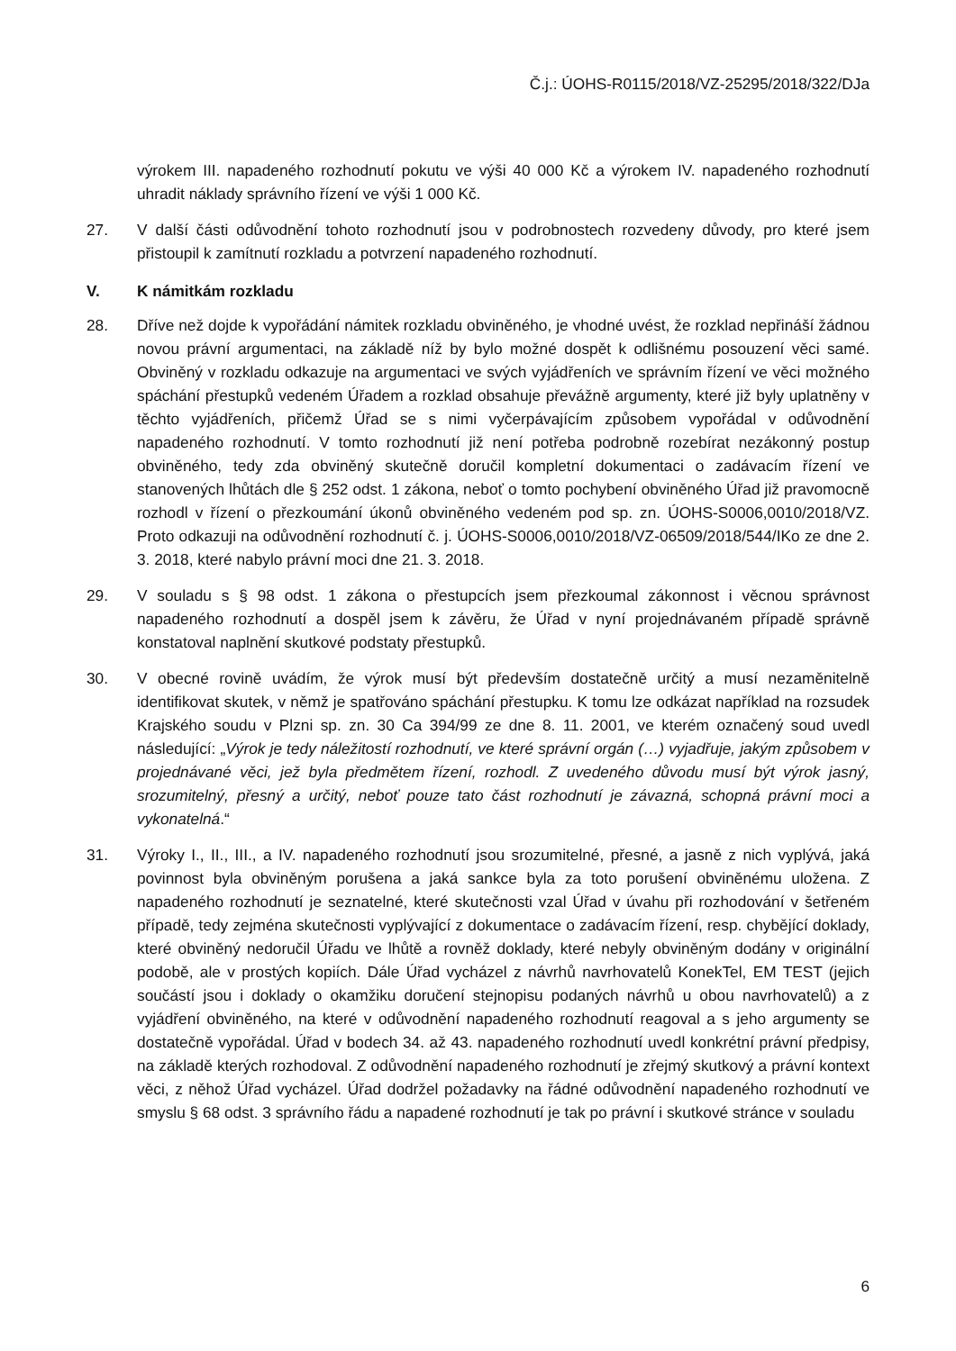Č.j.: ÚOHS-R0115/2018/VZ-25295/2018/322/DJa
výrokem III. napadeného rozhodnutí pokutu ve výši 40 000 Kč a výrokem IV. napadeného rozhodnutí uhradit náklady správního řízení ve výši 1 000 Kč.
27. V další části odůvodnění tohoto rozhodnutí jsou v podrobnostech rozvedeny důvody, pro které jsem přistoupil k zamítnutí rozkladu a potvrzení napadeného rozhodnutí.
V. K námitkám rozkladu
28. Dříve než dojde k vypořádání námitek rozkladu obviněného, je vhodné uvést, že rozklad nepřináší žádnou novou právní argumentaci, na základě níž by bylo možné dospět k odlišnému posouzení věci samé. Obviněný v rozkladu odkazuje na argumentaci ve svých vyjádřeních ve správním řízení ve věci možného spáchání přestupků vedeném Úřadem a rozklad obsahuje převážně argumenty, které již byly uplatněny v těchto vyjádřeních, přičemž Úřad se s nimi vyčerpávajícím způsobem vypořádal v odůvodnění napadeného rozhodnutí. V tomto rozhodnutí již není potřeba podrobně rozebírat nezákonný postup obviněného, tedy zda obviněný skutečně doručil kompletní dokumentaci o zadávacím řízení ve stanovených lhůtách dle § 252 odst. 1 zákona, neboť o tomto pochybení obviněného Úřad již pravomocně rozhodl v řízení o přezkoumání úkonů obviněného vedeném pod sp. zn. ÚOHS-S0006,0010/2018/VZ. Proto odkazuji na odůvodnění rozhodnutí č. j. ÚOHS-S0006,0010/2018/VZ-06509/2018/544/IKo ze dne 2. 3. 2018, které nabylo právní moci dne 21. 3. 2018.
29. V souladu s § 98 odst. 1 zákona o přestupcích jsem přezkoumal zákonnost i věcnou správnost napadeného rozhodnutí a dospěl jsem k závěru, že Úřad v nyní projednávaném případě správně konstatoval naplnění skutkové podstaty přestupků.
30. V obecné rovině uvádím, že výrok musí být především dostatečně určitý a musí nezaměnitelně identifikovat skutek, v němž je spatřováno spáchání přestupku. K tomu lze odkázat například na rozsudek Krajského soudu v Plzni sp. zn. 30 Ca 394/99 ze dne 8. 11. 2001, ve kterém označený soud uvedl následující: „Výrok je tedy náležitostí rozhodnutí, ve které správní orgán (…) vyjadřuje, jakým způsobem v projednávané věci, jež byla předmětem řízení, rozhodl. Z uvedeného důvodu musí být výrok jasný, srozumitelný, přesný a určitý, neboť pouze tato část rozhodnutí je závazná, schopná právní moci a vykonatelná.“
31. Výroky I., II., III., a IV. napadeného rozhodnutí jsou srozumitelné, přesné, a jasně z nich vyplývá, jaká povinnost byla obviněným porušena a jaká sankce byla za toto porušení obviněnému uložena. Z napadeného rozhodnutí je seznatelné, které skutečnosti vzal Úřad v úvahu při rozhodování v šetřeném případě, tedy zejména skutečnosti vyplývající z dokumentace o zadávacím řízení, resp. chybějící doklady, které obviněný nedoručil Úřadu ve lhůtě a rovněž doklady, které nebyly obviněným dodány v originální podobě, ale v prostých kopiích. Dále Úřad vycházel z návrhů navrhovatelů KonekTel, EM TEST (jejich součástí jsou i doklady o okamžiku doručení stejnopisu podaných návrhů u obou navrhovatelů) a z vyjádření obviněného, na které v odůvodnění napadeného rozhodnutí reagoval a s jeho argumenty se dostatečně vypořádal. Úřad v bodech 34. až 43. napadeného rozhodnutí uvedl konkrétní právní předpisy, na základě kterých rozhodoval. Z odůvodnění napadeného rozhodnutí je zřejmý skutkový a právní kontext věci, z něhož Úřad vycházel. Úřad dodržel požadavky na řádné odůvodnění napadeného rozhodnutí ve smyslu § 68 odst. 3 správního řádu a napadené rozhodnutí je tak po právní i skutkové stránce v souladu
6